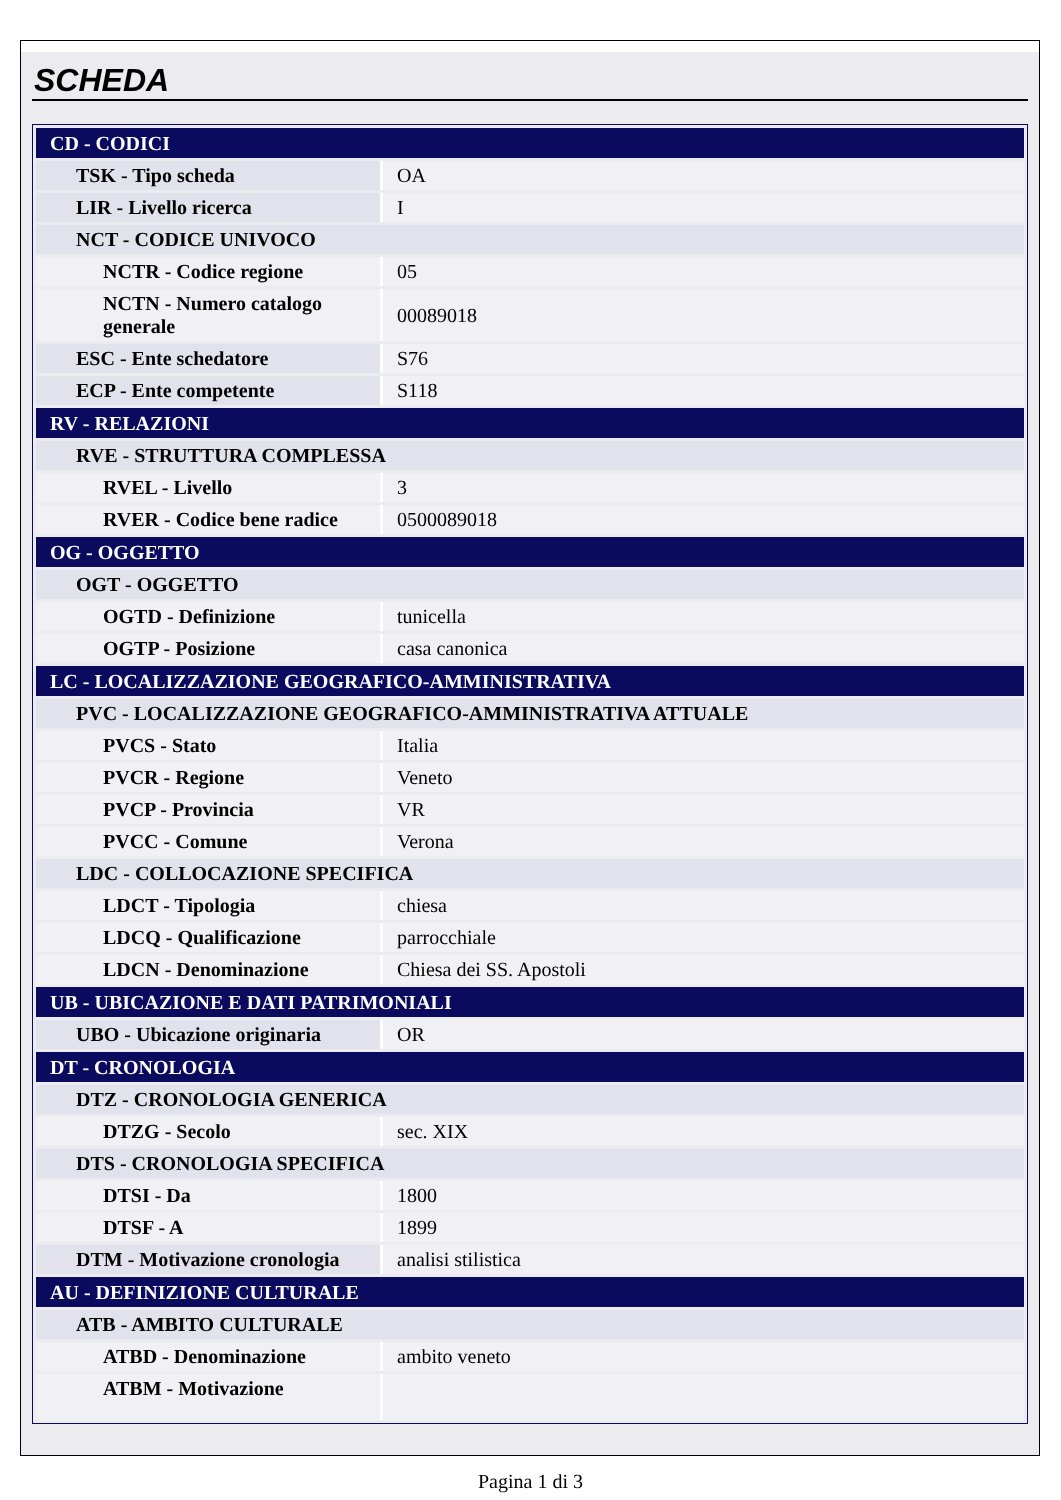SCHEDA
| CD - CODICI | |
| TSK - Tipo scheda | OA |
| LIR - Livello ricerca | I |
| NCT - CODICE UNIVOCO | |
| NCTR - Codice regione | 05 |
| NCTN - Numero catalogo generale | 00089018 |
| ESC - Ente schedatore | S76 |
| ECP - Ente competente | S118 |
| RV - RELAZIONI | |
| RVE - STRUTTURA COMPLESSA | |
| RVEL - Livello | 3 |
| RVER - Codice bene radice | 0500089018 |
| OG - OGGETTO | |
| OGT - OGGETTO | |
| OGTD - Definizione | tunicella |
| OGTP - Posizione | casa canonica |
| LC - LOCALIZZAZIONE GEOGRAFICO-AMMINISTRATIVA | |
| PVC - LOCALIZZAZIONE GEOGRAFICO-AMMINISTRATIVA ATTUALE | |
| PVCS - Stato | Italia |
| PVCR - Regione | Veneto |
| PVCP - Provincia | VR |
| PVCC - Comune | Verona |
| LDC - COLLOCAZIONE SPECIFICA | |
| LDCT - Tipologia | chiesa |
| LDCQ - Qualificazione | parrocchiale |
| LDCN - Denominazione | Chiesa dei SS. Apostoli |
| UB - UBICAZIONE E DATI PATRIMONIALI | |
| UBO - Ubicazione originaria | OR |
| DT - CRONOLOGIA | |
| DTZ - CRONOLOGIA GENERICA | |
| DTZG - Secolo | sec. XIX |
| DTS - CRONOLOGIA SPECIFICA | |
| DTSI - Da | 1800 |
| DTSF - A | 1899 |
| DTM - Motivazione cronologia | analisi stilistica |
| AU - DEFINIZIONE CULTURALE | |
| ATB - AMBITO CULTURALE | |
| ATBD - Denominazione | ambito veneto |
| ATBM - Motivazione | |
Pagina 1 di 3